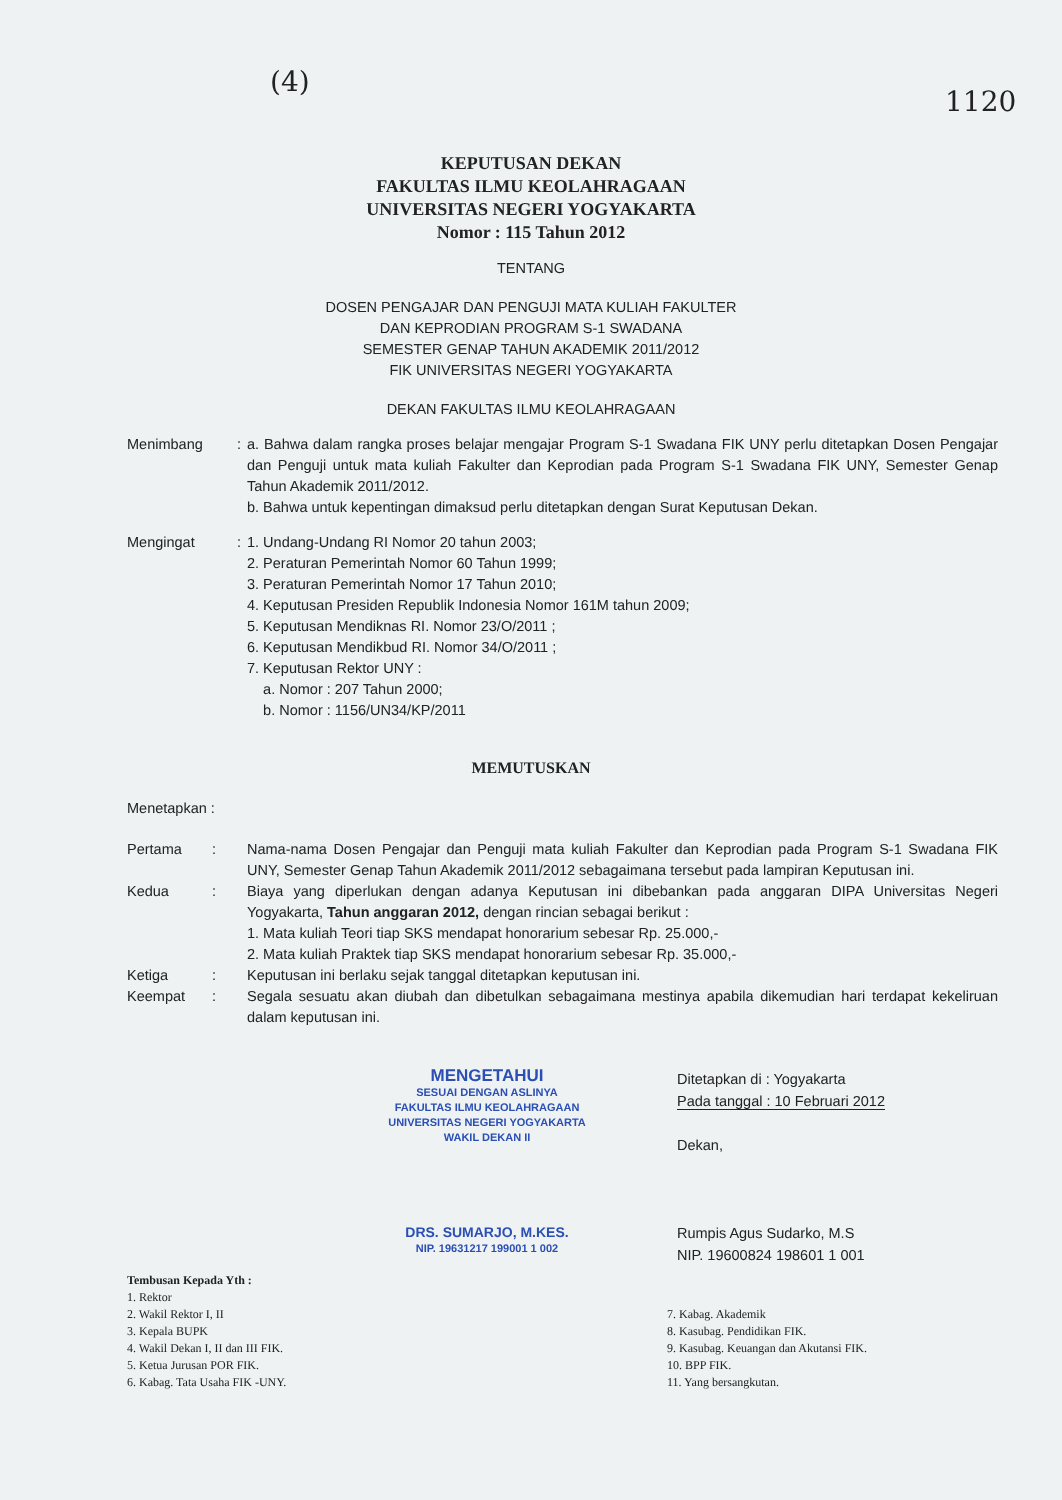(4)
1120
KEPUTUSAN DEKAN
FAKULTAS ILMU KEOLAHRAGAAN
UNIVERSITAS NEGERI YOGYAKARTA
Nomor : 115 Tahun 2012
TENTANG
DOSEN PENGAJAR DAN PENGUJI MATA KULIAH FAKULTER
DAN KEPRODIAN PROGRAM S-1 SWADANA
SEMESTER GENAP TAHUN AKADEMIK 2011/2012
FIK UNIVERSITAS NEGERI YOGYAKARTA
DEKAN FAKULTAS ILMU KEOLAHRAGAAN
Menimbang : a. Bahwa dalam rangka proses belajar mengajar Program S-1 Swadana FIK UNY perlu ditetapkan Dosen Pengajar dan Penguji untuk mata kuliah Fakulter dan Keprodian pada Program S-1 Swadana FIK UNY, Semester Genap Tahun Akademik 2011/2012.
b. Bahwa untuk kepentingan dimaksud perlu ditetapkan dengan Surat Keputusan Dekan.
Mengingat : 1. Undang-Undang RI Nomor 20 tahun 2003;
2. Peraturan Pemerintah Nomor 60 Tahun 1999;
3. Peraturan Pemerintah Nomor 17 Tahun 2010;
4. Keputusan Presiden Republik Indonesia Nomor 161M tahun 2009;
5. Keputusan Mendiknas RI. Nomor 23/O/2011 ;
6. Keputusan Mendikbud RI. Nomor 34/O/2011 ;
7. Keputusan Rektor UNY :
a. Nomor : 207 Tahun 2000;
b. Nomor : 1156/UN34/KP/2011
MEMUTUSKAN
Menetapkan :
Pertama : Nama-nama Dosen Pengajar dan Penguji mata kuliah Fakulter dan Keprodian pada Program S-1 Swadana FIK UNY, Semester Genap Tahun Akademik 2011/2012 sebagaimana tersebut pada lampiran Keputusan ini.
Kedua : Biaya yang diperlukan dengan adanya Keputusan ini dibebankan pada anggaran DIPA Universitas Negeri Yogyakarta, Tahun anggaran 2012, dengan rincian sebagai berikut :
1. Mata kuliah Teori tiap SKS mendapat honorarium sebesar Rp. 25.000,-
2. Mata kuliah Praktek tiap SKS mendapat honorarium sebesar Rp. 35.000,-
Ketiga : Keputusan ini berlaku sejak tanggal ditetapkan keputusan ini.
Keempat : Segala sesuatu akan diubah dan dibetulkan sebagaimana mestinya apabila dikemudian hari terdapat kekeliruan dalam keputusan ini.
MENGETAHUI
SESUAI DENGAN ASLINYA
FAKULTAS ILMU KEOLAHRAGAAN
UNIVERSITAS NEGERI YOGYAKARTA
WAKIL DEKAN II
DRS. SUMARJO, M.KES.
NIP. 19631217 199001 1 002
Ditetapkan di : Yogyakarta
Pada tanggal : 10 Februari 2012
Dekan,
Rumpis Agus Sudarko, M.S
NIP. 19600824 198601 1 001
Tembusan Kepada Yth :
1. Rektor
2. Wakil Rektor I, II
3. Kepala BUPK
4. Wakil Dekan I, II dan III FIK.
5. Ketua Jurusan POR FIK.
6. Kabag. Tata Usaha FIK -UNY.
7. Kabag. Akademik
8. Kasubag. Pendidikan FIK.
9. Kasubag. Keuangan dan Akutansi FIK.
10. BPP FIK.
11. Yang bersangkutan.